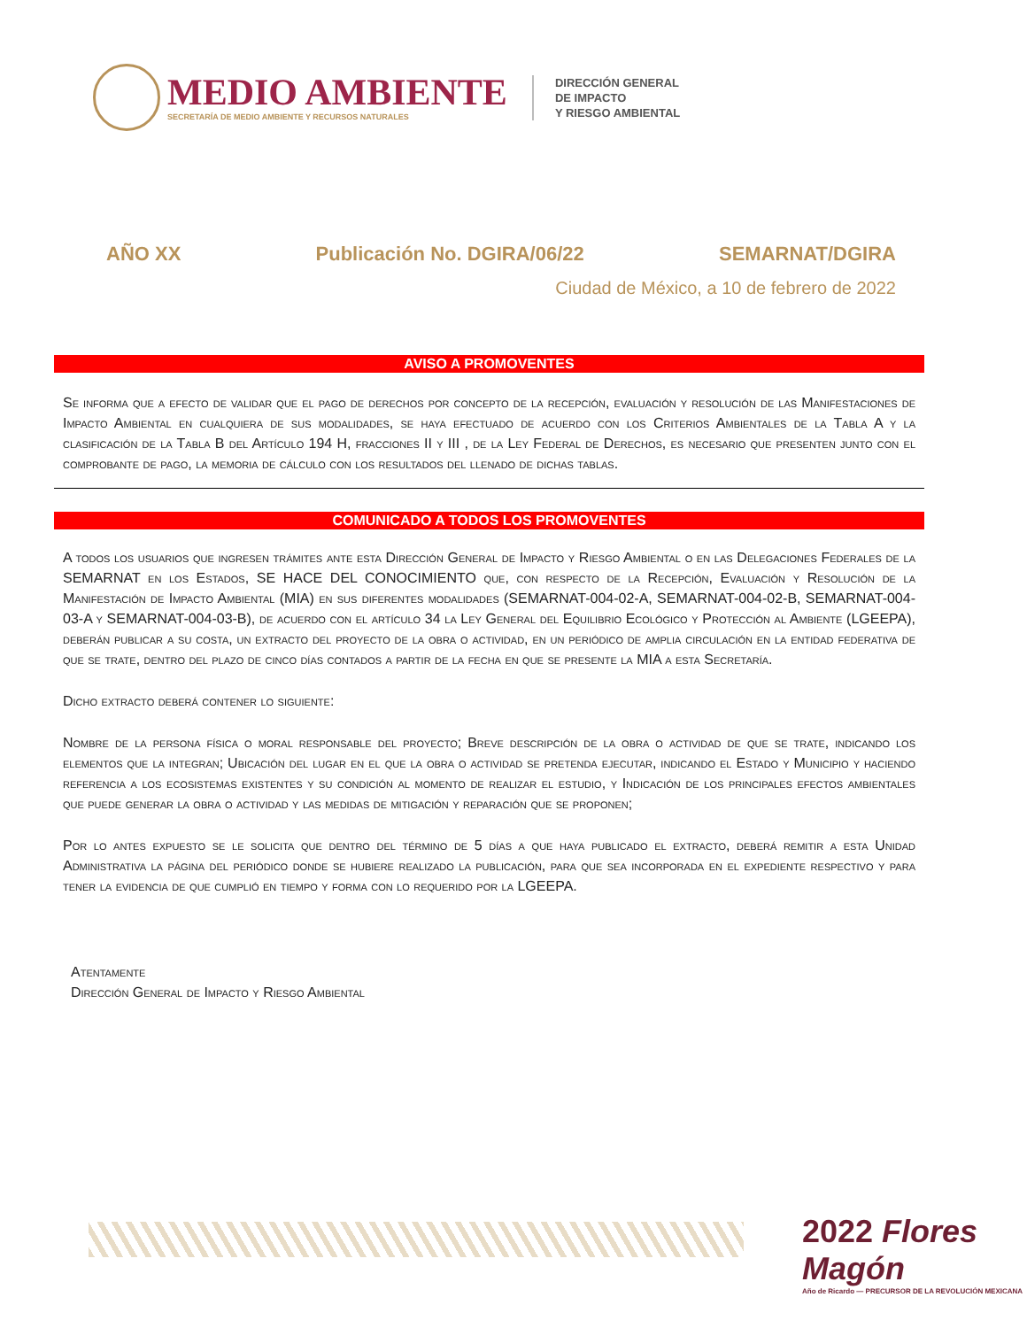MEDIO AMBIENTE
SECRETARÍA DE MEDIO AMBIENTE Y RECURSOS NATURALES
DIRECCIÓN GENERAL
DE IMPACTO
Y RIESGO AMBIENTAL
AÑO XX Publicación No. DGIRA/06/22 SEMARNAT/DGIRA
Ciudad de México, a 10 de febrero de 2022
AVISO A PROMOVENTES
Se informa que a efecto de validar que el pago de derechos por concepto de la recepción, evaluación y resolución de las Manifestaciones de Impacto Ambiental en cualquiera de sus modalidades, se haya efectuado de acuerdo con los Criterios Ambientales de la Tabla A y la clasificación de la Tabla B del Artículo 194 H, fracciones II y III , de la Ley Federal de Derechos, es necesario que presenten junto con el comprobante de pago, la memoria de cálculo con los resultados del llenado de dichas tablas.
COMUNICADO A TODOS LOS PROMOVENTES
A todos los usuarios que ingresen trámites ante esta Dirección General de Impacto y Riesgo Ambiental o en las Delegaciones Federales de la SEMARNAT en los Estados, SE HACE DEL CONOCIMIENTO que, con respecto de la Recepción, Evaluación y Resolución de la Manifestación de Impacto Ambiental (MIA) en sus diferentes modalidades (SEMARNAT-004-02-A, SEMARNAT-004-02-B, SEMARNAT-004-03-A y SEMARNAT-004-03-B), de acuerdo con el artículo 34 la Ley General del Equilibrio Ecológico y Protección al Ambiente (LGEEPA), deberán publicar a su costa, un extracto del proyecto de la obra o actividad, en un periódico de amplia circulación en la entidad federativa de que se trate, dentro del plazo de cinco días contados a partir de la fecha en que se presente la MIA a esta Secretaría.
Dicho extracto deberá contener lo siguiente:
Nombre de la persona física o moral responsable del proyecto; Breve descripción de la obra o actividad de que se trate, indicando los elementos que la integran; Ubicación del lugar en el que la obra o actividad se pretenda ejecutar, indicando el Estado y Municipio y haciendo referencia a los ecosistemas existentes y su condición al momento de realizar el estudio, y Indicación de los principales efectos ambientales que puede generar la obra o actividad y las medidas de mitigación y reparación que se proponen;
Por lo antes expuesto se le solicita que dentro del término de 5 días a que haya publicado el extracto, deberá remitir a esta Unidad Administrativa la página del periódico donde se hubiere realizado la publicación, para que sea incorporada en el expediente respectivo y para tener la evidencia de que cumplió en tiempo y forma con lo requerido por la LGEEPA.
Atentamente
Dirección General de Impacto y Riesgo Ambiental
2022 Flores Magón
Año de Ricardo — PRECURSOR DE LA REVOLUCIÓN MEXICANA